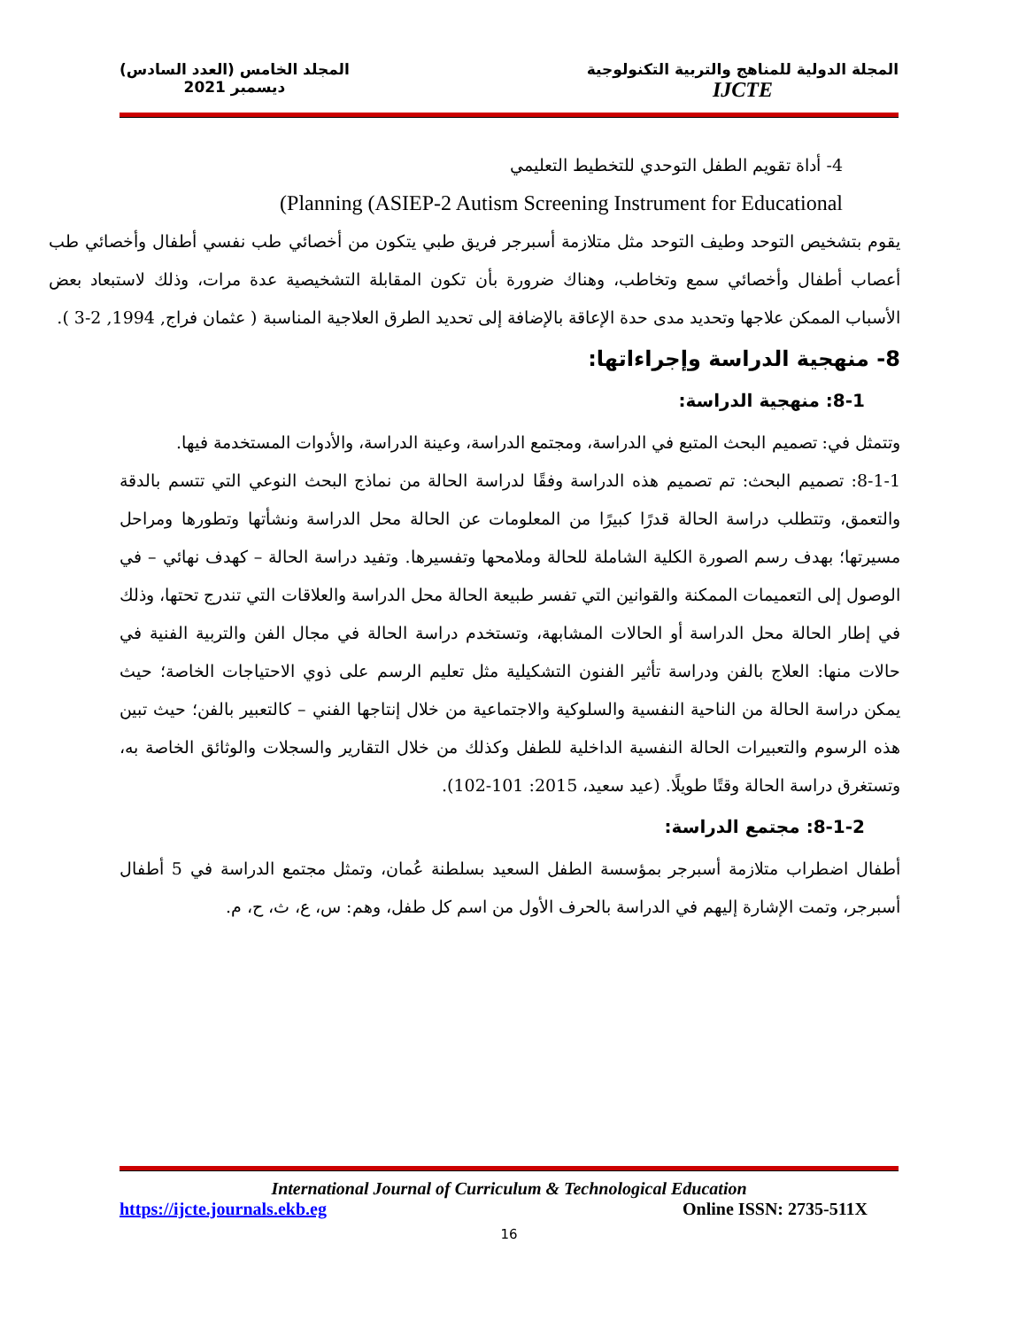المجلد الخامس (العدد السادس)
ديسمبر 2021
المجلة الدولية للمناهج والتربية التكنولوجية
IJCTE
4- أداة تقويم الطفل التوحدي للتخطيط التعليمي
(Planning (ASIEP-2 Autism Screening Instrument for Educational
يقوم بتشخيص التوحد وطيف التوحد مثل متلازمة أسبرجر فريق طبي يتكون من أخصائي طب نفسي أطفال وأخصائي طب أعصاب أطفال وأخصائي سمع وتخاطب، وهناك ضرورة بأن تكون المقابلة التشخيصية عدة مرات، وذلك لاستبعاد بعض الأسباب الممكن علاجها وتحديد مدى حدة الإعاقة بالإضافة إلى تحديد الطرق العلاجية المناسبة ( عثمان فراج, 1994, 2-3 ).
8- منهجية الدراسة وإجراءاتها:
8-1: منهجية الدراسة:
وتتمثل في: تصميم البحث المتبع في الدراسة، ومجتمع الدراسة، وعينة الدراسة، والأدوات المستخدمة فيها.
8-1-1: تصميم البحث: تم تصميم هذه الدراسة وفقًا لدراسة الحالة من نماذج البحث النوعي التي تتسم بالدقة والتعمق، وتتطلب دراسة الحالة قدرًا كبيرًا من المعلومات عن الحالة محل الدراسة ونشأتها وتطورها ومراحل مسيرتها؛ بهدف رسم الصورة الكلية الشاملة للحالة وملامحها وتفسيرها. وتفيد دراسة الحالة – كهدف نهائي – في الوصول إلى التعميمات الممكنة والقوانين التي تفسر طبيعة الحالة محل الدراسة والعلاقات التي تندرج تحتها، وذلك في إطار الحالة محل الدراسة أو الحالات المشابهة، وتستخدم دراسة الحالة في مجال الفن والتربية الفنية في حالات منها: العلاج بالفن ودراسة تأثير الفنون التشكيلية مثل تعليم الرسم على ذوي الاحتياجات الخاصة؛ حيث يمكن دراسة الحالة من الناحية النفسية والسلوكية والاجتماعية من خلال إنتاجها الفني – كالتعبير بالفن؛ حيث تبين هذه الرسوم والتعبيرات الحالة النفسية الداخلية للطفل وكذلك من خلال التقارير والسجلات والوثائق الخاصة به، وتستغرق دراسة الحالة وقتًا طويلًا. (عيد سعيد، 2015: 101-102).
8-1-2: مجتمع الدراسة:
أطفال اضطراب متلازمة أسبرجر بمؤسسة الطفل السعيد بسلطنة عُمان، وتمثل مجتمع الدراسة في 5 أطفال أسبرجر، وتمت الإشارة إليهم في الدراسة بالحرف الأول من اسم كل طفل، وهم: س، ع، ث، ح، م.
International Journal of Curriculum & Technological Education
https://ijcte.journals.ekb.eg Online ISSN: 2735-511X
16